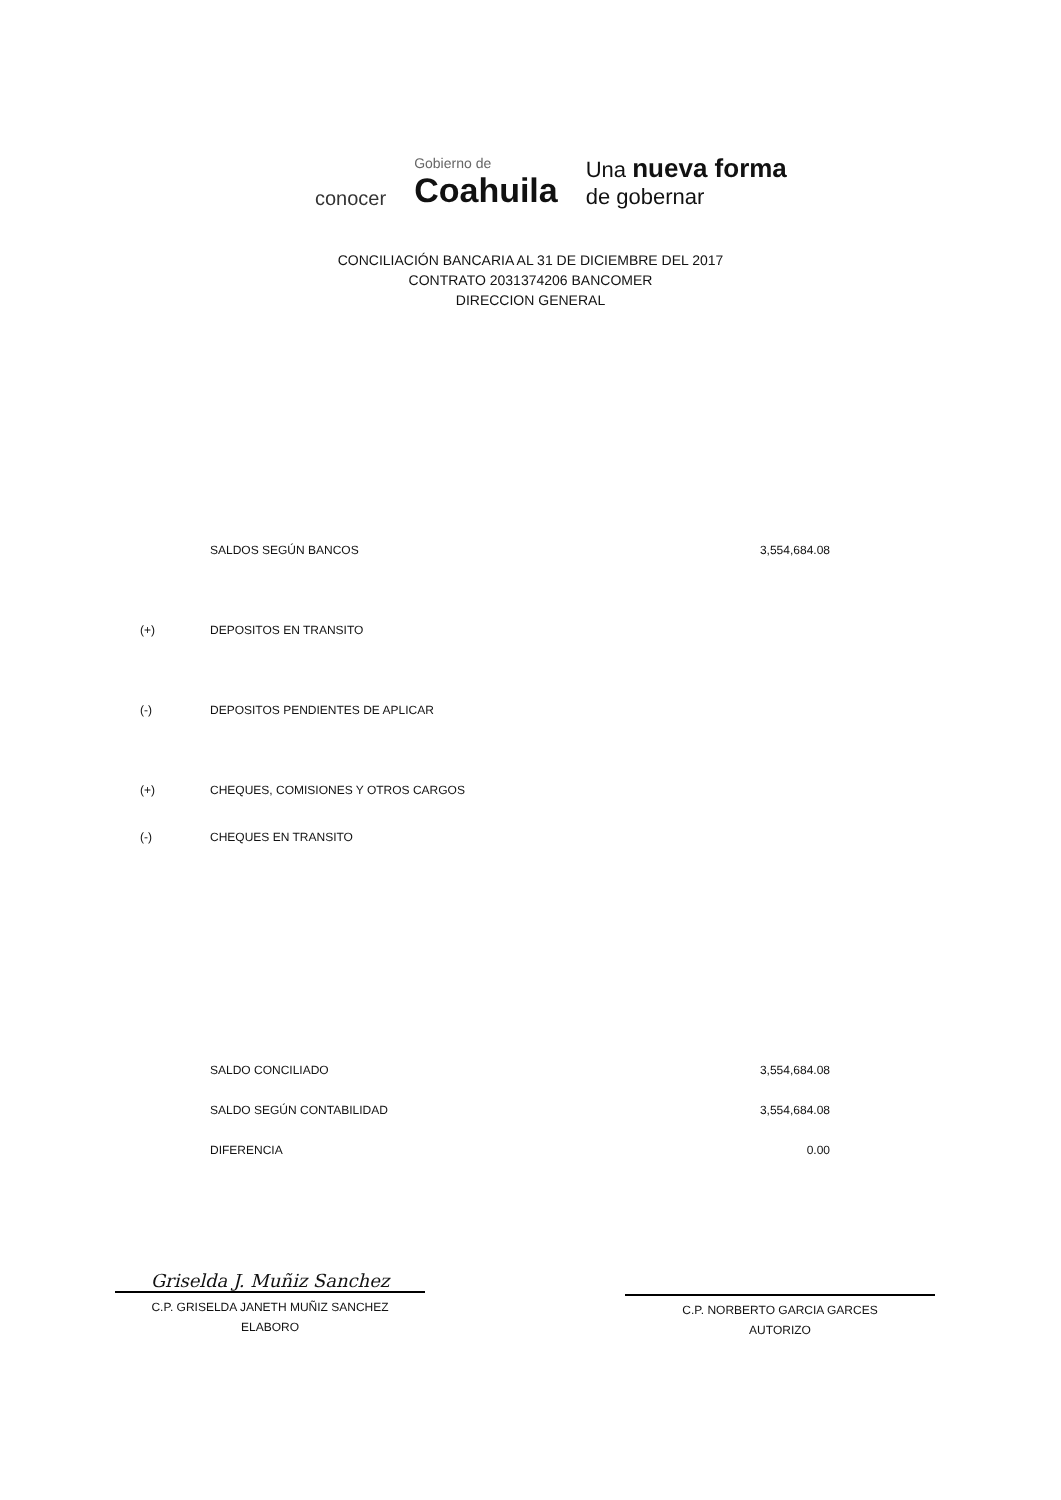conocer
Gobierno de
Coahuila
Una nueva forma
de gobernar
CONCILIACIÓN BANCARIA AL 31 DE DICIEMBRE DEL 2017
CONTRATO 2031374206 BANCOMER
DIRECCION GENERAL
| | SALDOS SEGÚN BANCOS | 3,554,684.08 |
| (+) | DEPOSITOS EN TRANSITO | |
| (-) | DEPOSITOS PENDIENTES DE APLICAR | |
| (+) | CHEQUES, COMISIONES Y OTROS CARGOS | |
| (-) | CHEQUES EN TRANSITO | |
| | SALDO CONCILIADO | 3,554,684.08 |
| | SALDO SEGÚN CONTABILIDAD | 3,554,684.08 |
| | DIFERENCIA | 0.00 |
Griselda J. Muñiz Sanchez
C.P. GRISELDA JANETH MUÑIZ SANCHEZ
ELABORO
C.P. NORBERTO GARCIA GARCES
AUTORIZO